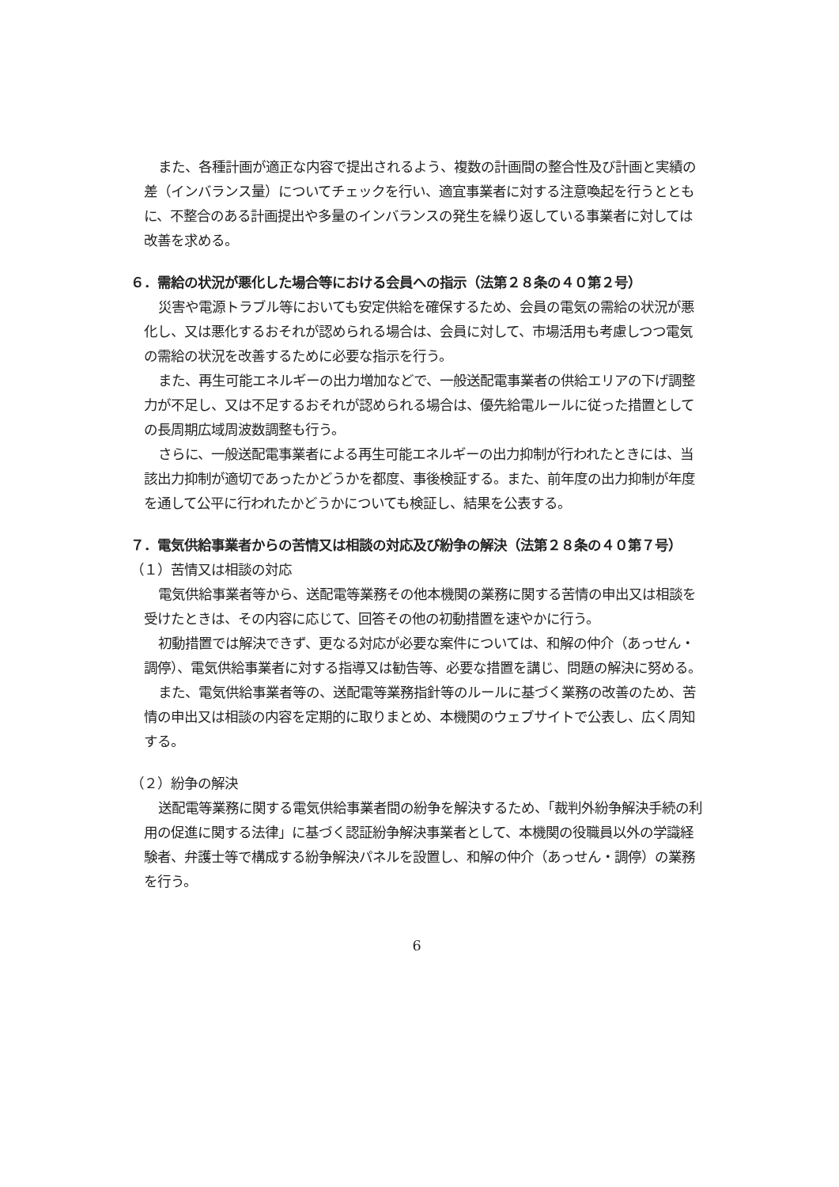また、各種計画が適正な内容で提出されるよう、複数の計画間の整合性及び計画と実績の差（インバランス量）についてチェックを行い、適宜事業者に対する注意喚起を行うとともに、不整合のある計画提出や多量のインバランスの発生を繰り返している事業者に対しては改善を求める。
６．需給の状況が悪化した場合等における会員への指示（法第２８条の４０第２号）
災害や電源トラブル等においても安定供給を確保するため、会員の電気の需給の状況が悪化し、又は悪化するおそれが認められる場合は、会員に対して、市場活用も考慮しつつ電気の需給の状況を改善するために必要な指示を行う。
また、再生可能エネルギーの出力増加などで、一般送配電事業者の供給エリアの下げ調整力が不足し、又は不足するおそれが認められる場合は、優先給電ルールに従った措置としての長周期広域周波数調整も行う。
さらに、一般送配電事業者による再生可能エネルギーの出力抑制が行われたときには、当該出力抑制が適切であったかどうかを都度、事後検証する。また、前年度の出力抑制が年度を通して公平に行われたかどうかについても検証し、結果を公表する。
７．電気供給事業者からの苦情又は相談の対応及び紛争の解決（法第２８条の４０第７号）
（１）苦情又は相談の対応
電気供給事業者等から、送配電等業務その他本機関の業務に関する苦情の申出又は相談を受けたときは、その内容に応じて、回答その他の初動措置を速やかに行う。
初動措置では解決できず、更なる対応が必要な案件については、和解の仲介（あっせん・調停）、電気供給事業者に対する指導又は勧告等、必要な措置を講じ、問題の解決に努める。
また、電気供給事業者等の、送配電等業務指針等のルールに基づく業務の改善のため、苦情の申出又は相談の内容を定期的に取りまとめ、本機関のウェブサイトで公表し、広く周知する。
（２）紛争の解決
送配電等業務に関する電気供給事業者間の紛争を解決するため、「裁判外紛争解決手続の利用の促進に関する法律」に基づく認証紛争解決事業者として、本機関の役職員以外の学識経験者、弁護士等で構成する紛争解決パネルを設置し、和解の仲介（あっせん・調停）の業務を行う。
6